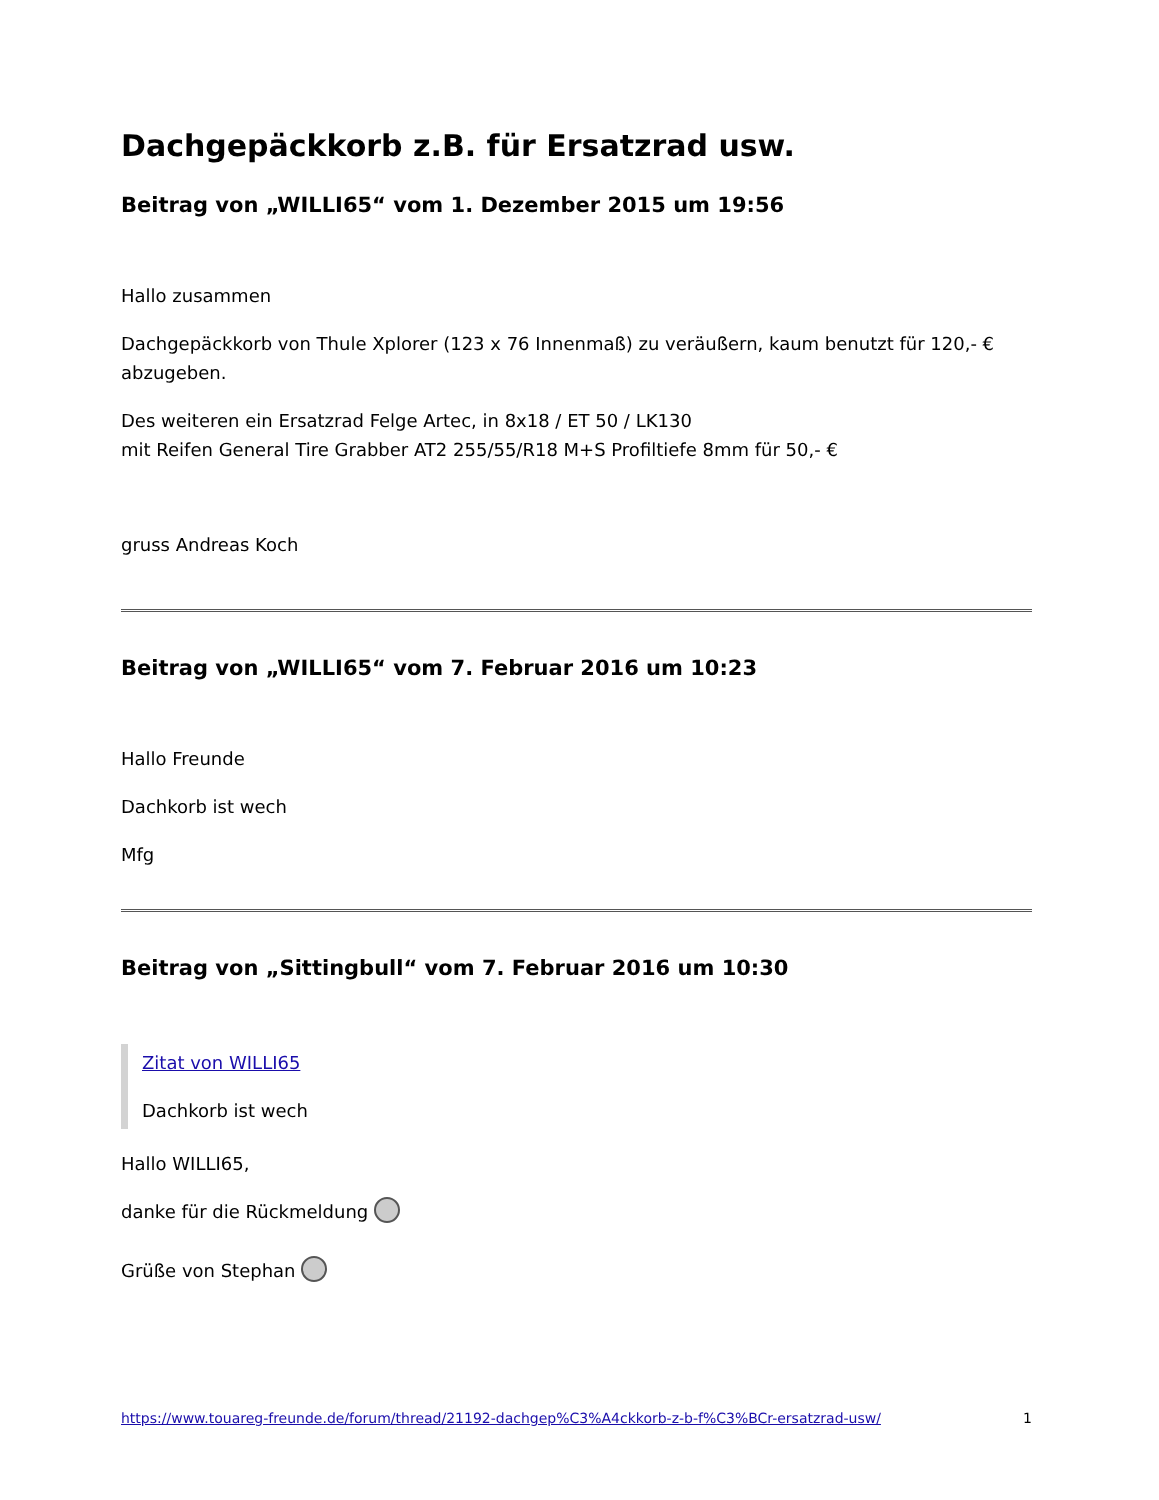Dachgepäckkorb z.B. für Ersatzrad usw.
Beitrag von „WILLI65“ vom 1. Dezember 2015 um 19:56
Hallo zusammen
Dachgepäckkorb von Thule Xplorer (123 x 76 Innenmaß) zu veräußern, kaum benutzt für 120,- € abzugeben.
Des weiteren ein Ersatzrad Felge Artec, in 8x18 / ET 50 / LK130
mit Reifen General Tire Grabber AT2 255/55/R18 M+S Profiltiefe 8mm für 50,- €
gruss Andreas Koch
Beitrag von „WILLI65“ vom 7. Februar 2016 um 10:23
Hallo Freunde
Dachkorb ist wech
Mfg
Beitrag von „Sittingbull“ vom 7. Februar 2016 um 10:30
Zitat von WILLI65
Dachkorb ist wech
Hallo WILLI65,
danke für die Rückmeldung
Grüße von Stephan
https://www.touareg-freunde.de/forum/thread/21192-dachgep%C3%A4ckkorb-z-b-f%C3%BCr-ersatzrad-usw/ 1